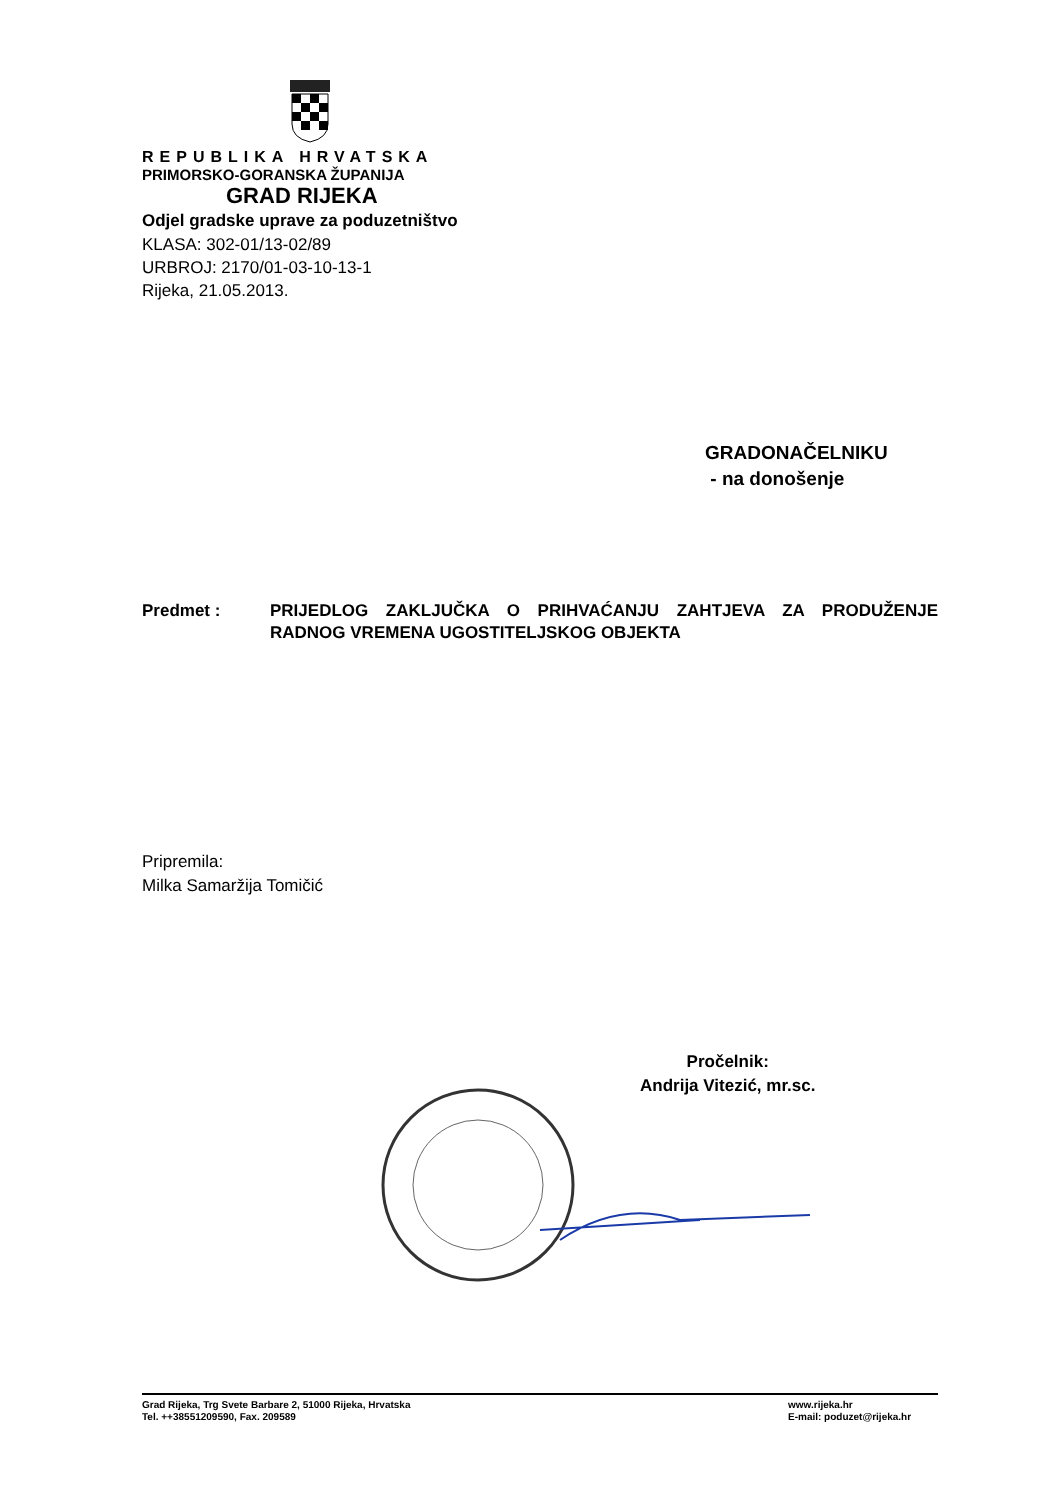REPUBLIKA HRVATSKA
PRIMORSKO-GORANSKA ŽUPANIJA
GRAD RIJEKA
Odjel gradske uprave za poduzetništvo
KLASA: 302-01/13-02/89
URBROJ: 2170/01-03-10-13-1
Rijeka, 21.05.2013.
GRADONAČELNIKU
- na donošenje
Predmet : PRIJEDLOG ZAKLJUČKA O PRIHVAĆANJU ZAHTJEVA ZA PRODUŽENJE RADNOG VREMENA UGOSTITELJSKOG OBJEKTA
Pripremila:
Milka Samaržija Tomičić
Pročelnik:
Andrija Vitezić, mr.sc.
Grad Rijeka, Trg Svete Barbare 2, 51000 Rijeka, Hrvatska
Tel. ++38551209590, Fax. 209589
www.rijeka.hr
E-mail: poduzet@rijeka.hr